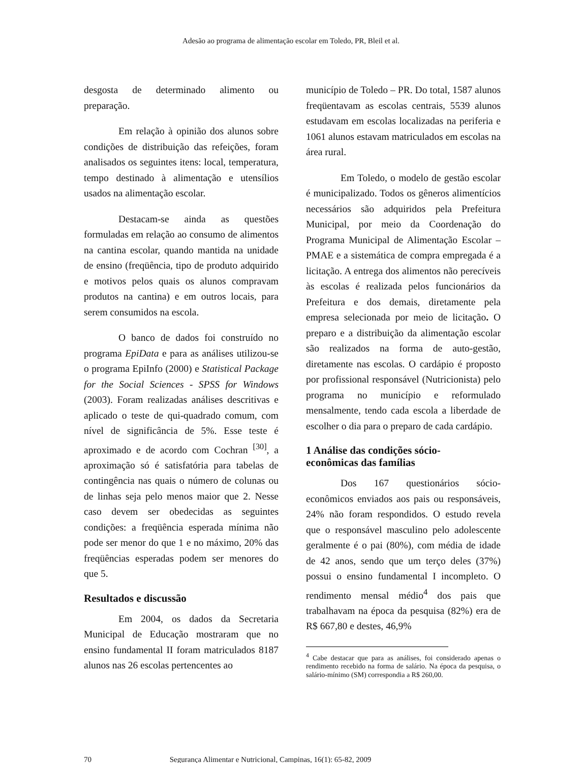Adesão ao programa de alimentação escolar em Toledo, PR, Bleil et al.
desgosta de determinado alimento ou preparação.
Em relação à opinião dos alunos sobre condições de distribuição das refeições, foram analisados os seguintes itens: local, temperatura, tempo destinado à alimentação e utensílios usados na alimentação escolar.
Destacam-se ainda as questões formuladas em relação ao consumo de alimentos na cantina escolar, quando mantida na unidade de ensino (freqüência, tipo de produto adquirido e motivos pelos quais os alunos compravam produtos na cantina) e em outros locais, para serem consumidos na escola.
O banco de dados foi construído no programa EpiData e para as análises utilizou-se o programa EpiInfo (2000) e Statistical Package for the Social Sciences - SPSS for Windows (2003). Foram realizadas análises descritivas e aplicado o teste de qui-quadrado comum, com nível de significância de 5%. Esse teste é aproximado e de acordo com Cochran <sup>[30]</sup>, a aproximação só é satisfatória para tabelas de contingência nas quais o número de colunas ou de linhas seja pelo menos maior que 2. Nesse caso devem ser obedecidas as seguintes condições: a freqüência esperada mínima não pode ser menor do que 1 e no máximo, 20% das freqüências esperadas podem ser menores do que 5.
Resultados e discussão
Em 2004, os dados da Secretaria Municipal de Educação mostraram que no ensino fundamental II foram matriculados 8187 alunos nas 26 escolas pertencentes ao
município de Toledo – PR. Do total, 1587 alunos freqüentavam as escolas centrais, 5539 alunos estudavam em escolas localizadas na periferia e 1061 alunos estavam matriculados em escolas na área rural.
Em Toledo, o modelo de gestão escolar é municipalizado. Todos os gêneros alimentícios necessários são adquiridos pela Prefeitura Municipal, por meio da Coordenação do Programa Municipal de Alimentação Escolar – PMAE e a sistemática de compra empregada é a licitação. A entrega dos alimentos não perecíveis às escolas é realizada pelos funcionários da Prefeitura e dos demais, diretamente pela empresa selecionada por meio de licitação. O preparo e a distribuição da alimentação escolar são realizados na forma de auto-gestão, diretamente nas escolas. O cardápio é proposto por profissional responsável (Nutricionista) pelo programa no município e reformulado mensalmente, tendo cada escola a liberdade de escolher o dia para o preparo de cada cardápio.
1 Análise das condições sócio-
econômicas das famílias
Dos 167 questionários sócio-econômicos enviados aos pais ou responsáveis, 24% não foram respondidos. O estudo revela que o responsável masculino pelo adolescente geralmente é o pai (80%), com média de idade de 42 anos, sendo que um terço deles (37%) possui o ensino fundamental I incompleto. O rendimento mensal médio<sup>4</sup> dos pais que trabalhavam na época da pesquisa (82%) era de R$ 667,80 e destes, 46,9%
<sup>4</sup> Cabe destacar que para as análises, foi considerado apenas o rendimento recebido na forma de salário. Na época da pesquisa, o salário-mínimo (SM) correspondia a R$ 260,00.
70 Segurança Alimentar e Nutricional, Campinas, 16(1): 65-82, 2009